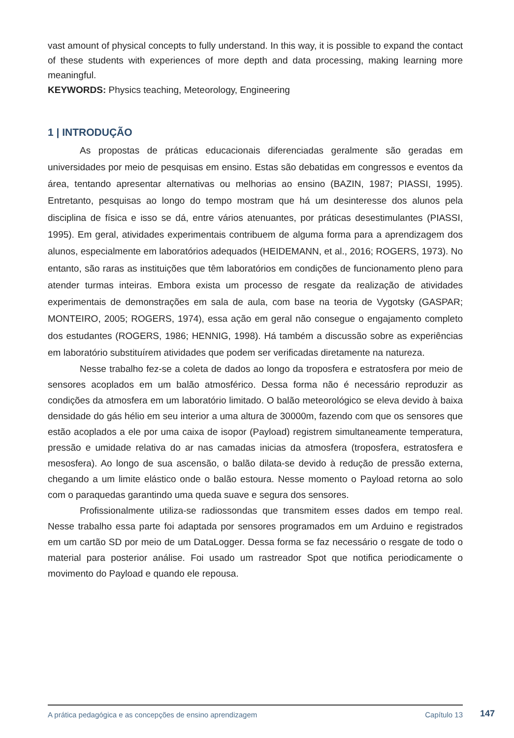vast amount of physical concepts to fully understand. In this way, it is possible to expand the contact of these students with experiences of more depth and data processing, making learning more meaningful.
KEYWORDS: Physics teaching, Meteorology, Engineering
1 | INTRODUÇÃO
As propostas de práticas educacionais diferenciadas geralmente são geradas em universidades por meio de pesquisas em ensino. Estas são debatidas em congressos e eventos da área, tentando apresentar alternativas ou melhorias ao ensino (BAZIN, 1987; PIASSI, 1995). Entretanto, pesquisas ao longo do tempo mostram que há um desinteresse dos alunos pela disciplina de física e isso se dá, entre vários atenuantes, por práticas desestimulantes (PIASSI, 1995). Em geral, atividades experimentais contribuem de alguma forma para a aprendizagem dos alunos, especialmente em laboratórios adequados (HEIDEMANN, et al., 2016; ROGERS, 1973). No entanto, são raras as instituições que têm laboratórios em condições de funcionamento pleno para atender turmas inteiras. Embora exista um processo de resgate da realização de atividades experimentais de demonstrações em sala de aula, com base na teoria de Vygotsky (GASPAR; MONTEIRO, 2005; ROGERS, 1974), essa ação em geral não consegue o engajamento completo dos estudantes (ROGERS, 1986; HENNIG, 1998). Há também a discussão sobre as experiências em laboratório substituírem atividades que podem ser verificadas diretamente na natureza.
Nesse trabalho fez-se a coleta de dados ao longo da troposfera e estratosfera por meio de sensores acoplados em um balão atmosférico. Dessa forma não é necessário reproduzir as condições da atmosfera em um laboratório limitado. O balão meteorológico se eleva devido à baixa densidade do gás hélio em seu interior a uma altura de 30000m, fazendo com que os sensores que estão acoplados a ele por uma caixa de isopor (Payload) registrem simultaneamente temperatura, pressão e umidade relativa do ar nas camadas inicias da atmosfera (troposfera, estratosfera e mesosfera). Ao longo de sua ascensão, o balão dilata-se devido à redução de pressão externa, chegando a um limite elástico onde o balão estoura. Nesse momento o Payload retorna ao solo com o paraquedas garantindo uma queda suave e segura dos sensores.
Profissionalmente utiliza-se radiossondas que transmitem esses dados em tempo real. Nesse trabalho essa parte foi adaptada por sensores programados em um Arduino e registrados em um cartão SD por meio de um DataLogger. Dessa forma se faz necessário o resgate de todo o material para posterior análise. Foi usado um rastreador Spot que notifica periodicamente o movimento do Payload e quando ele repousa.
A prática pedagógica e as concepções de ensino aprendizagem Capítulo 13 147